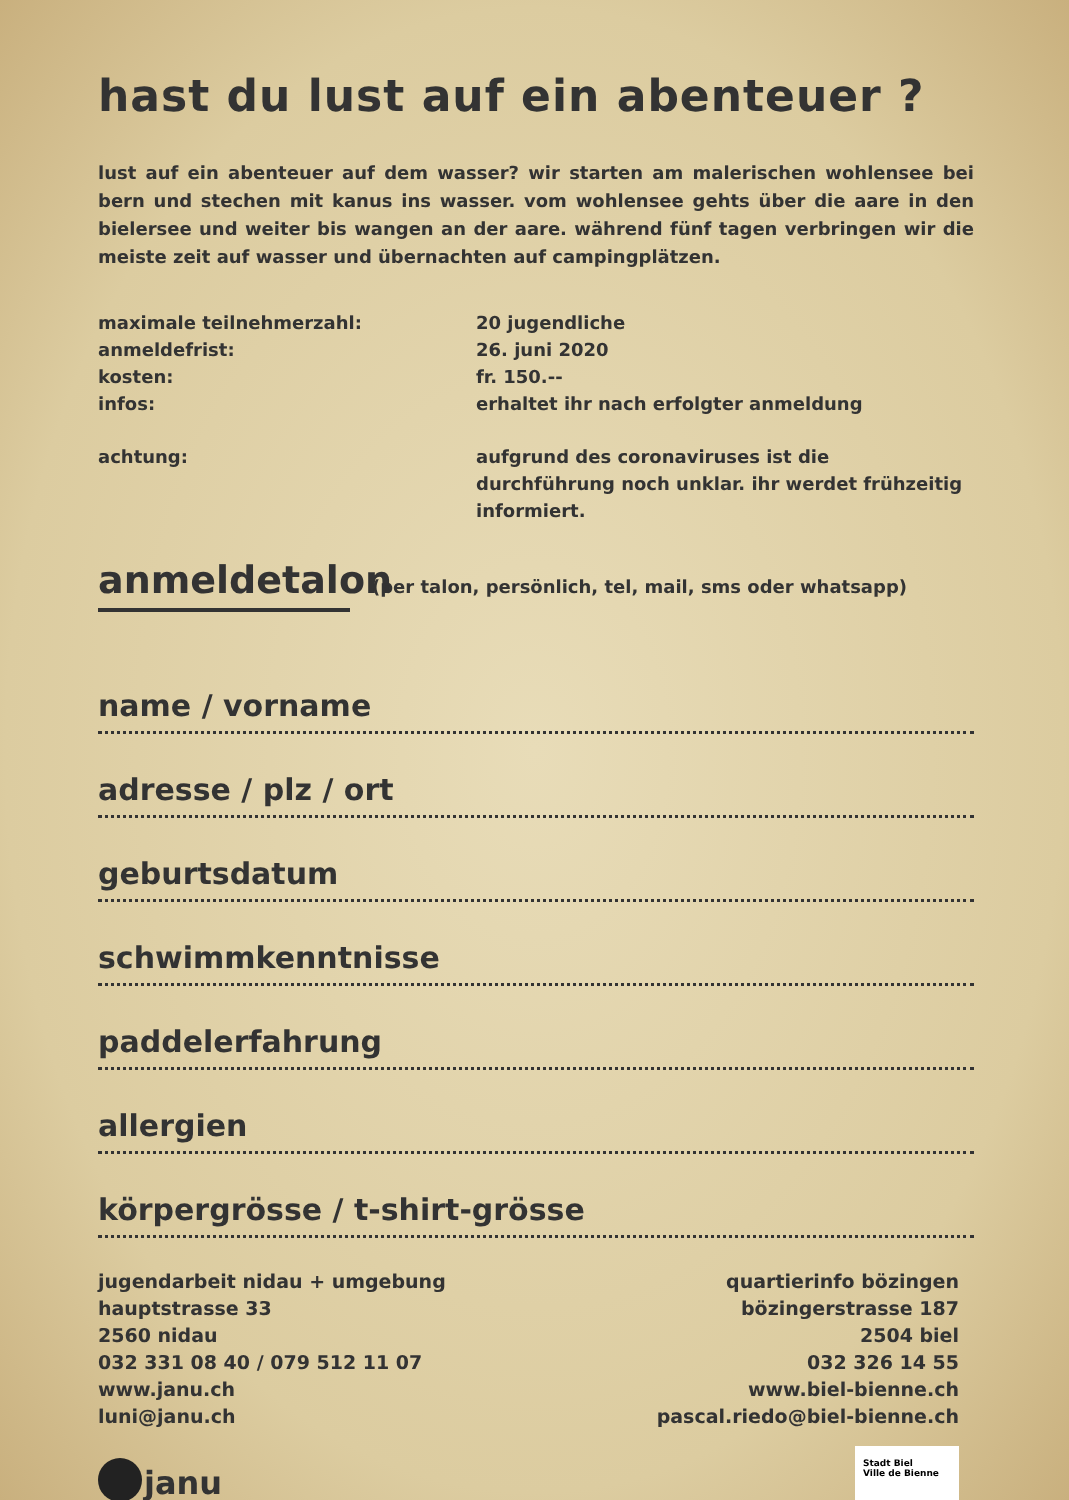hast du lust auf ein abenteuer ?
lust auf ein abenteuer auf dem wasser? wir starten am malerischen wohlensee bei bern und stechen mit kanus ins wasser. vom wohlensee gehts über die aare in den bielersee und weiter bis wangen an der aare. während fünf tagen verbringen wir die meiste zeit auf wasser und übernachten auf campingplätzen.
maximale teilnehmerzahl:
20 jugendliche
anmeldefrist:
26. juni 2020
kosten:
fr. 150.--
infos:
erhaltet ihr nach erfolgter anmeldung
achtung:
aufgrund des coronaviruses ist die durchführung noch unklar. ihr werdet frühzeitig informiert.
anmeldetalon
(per talon, persönlich, tel, mail, sms oder whatsapp)
name / vorname
adresse / plz / ort
geburtsdatum
schwimmkenntnisse
paddelerfahrung
allergien
körpergrösse / t-shirt-grösse
jugendarbeit nidau + umgebung
hauptstrasse 33
2560 nidau
032 331 08 40 / 079 512 11 07
www.janu.ch
luni@janu.ch
quartierinfo bözingen
bözingerstrasse 187
2504 biel
032 326 14 55
www.biel-bienne.ch
pascal.riedo@biel-bienne.ch
janu
Stadt Biel
Ville de Bienne